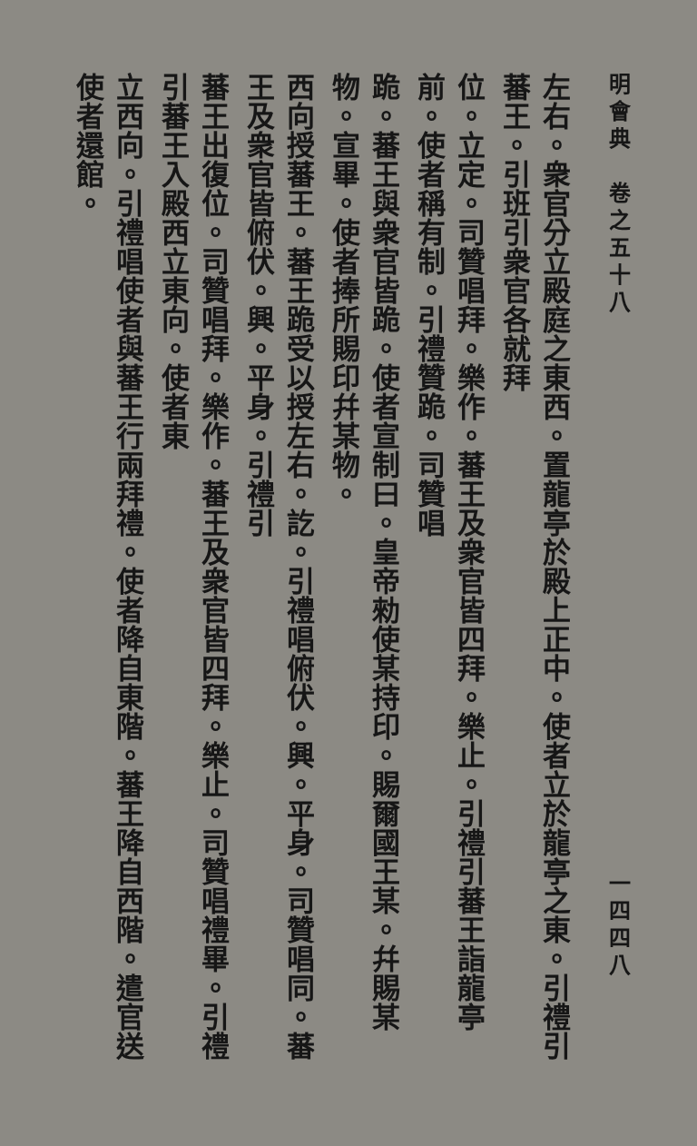明會典　卷之五十八 一四四八
左右。衆官分立殿庭之東西。置龍亭於殿上正中。使者立於龍亭之東。引禮引蕃王。引班引衆官各就拜
位。立定。司贊唱拜。樂作。蕃王及衆官皆四拜。樂止。引禮引蕃王詣龍亭前。使者稱有制。引禮贊跪。司贊唱
跪。蕃王與衆官皆跪。使者宣制曰。皇帝勑使某持印。賜爾國王某。幷賜某物。宣畢。使者捧所賜印幷某物。
西向授蕃王。蕃王跪受以授左右。訖。引禮唱俯伏。興。平身。司贊唱同。蕃王及衆官皆俯伏。興。平身。引禮引
蕃王出復位。司贊唱拜。樂作。蕃王及衆官皆四拜。樂止。司贊唱禮畢。引禮引蕃王入殿西立東向。使者東
立西向。引禮唱使者與蕃王行兩拜禮。使者降自東階。蕃王降自西階。遣官送使者還館。